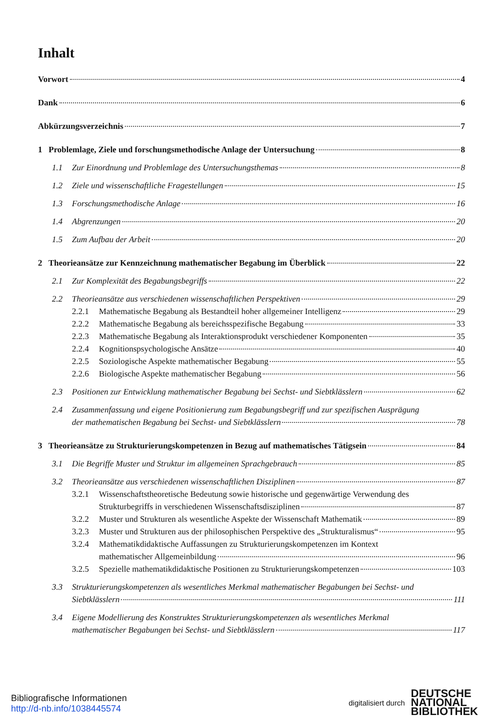Inhalt
Vorwort 4
Dank 6
Abkürzungsverzeichnis 7
1 Problemlage, Ziele und forschungsmethodische Anlage der Untersuchung 8
1.1 Zur Einordnung und Problemlage des Untersuchungsthemas 8
1.2 Ziele und wissenschaftliche Fragestellungen 15
1.3 Forschungsmethodische Anlage 16
1.4 Abgrenzungen 20
1.5 Zum Aufbau der Arbeit 20
2 Theorieansätze zur Kennzeichnung mathematischer Begabung im Überblick 22
2.1 Zur Komplexität des Begabungsbegriffs 22
2.2 Theorieansätze aus verschiedenen wissenschaftlichen Perspektiven 29
2.2.1 Mathematische Begabung als Bestandteil hoher allgemeiner Intelligenz 29
2.2.2 Mathematische Begabung als bereichsspezifische Begabung 33
2.2.3 Mathematische Begabung als Interaktionsprodukt verschiedener Komponenten 35
2.2.4 Kognitionspsychologische Ansätze 40
2.2.5 Soziologische Aspekte mathematischer Begabung 55
2.2.6 Biologische Aspekte mathematischer Begabung 56
2.3 Positionen zur Entwicklung mathematischer Begabung bei Sechst- und Siebtklässlern 62
2.4 Zusammenfassung und eigene Positionierung zum Begabungsbegriff und zur spezifischen Ausprägung
der mathematischen Begabung bei Sechst- und Siebtklässlern 78
3 Theorieansätze zu Strukturierungskompetenzen in Bezug auf mathematisches Tätigsein 84
3.1 Die Begriffe Muster und Struktur im allgemeinen Sprachgebrauch 85
3.2 Theorieansätze aus verschiedenen wissenschaftlichen Disziplinen 87
3.2.1 Wissenschaftstheoretische Bedeutung sowie historische und gegenwärtige Verwendung des
Strukturbegriffs in verschiedenen Wissenschaftsdisziplinen 87
3.2.2 Muster und Strukturen als wesentliche Aspekte der Wissenschaft Mathematik 89
3.2.3 Muster und Strukturen aus der philosophischen Perspektive des „Strukturalismus“ 95
3.2.4 Mathematikdidaktische Auffassungen zu Strukturierungskompetenzen im Kontext
mathematischer Allgemeinbildung 96
3.2.5 Spezielle mathematikdidaktische Positionen zu Strukturierungskompetenzen 103
3.3 Strukturierungskompetenzen als wesentliches Merkmal mathematischer Begabungen bei Sechst- und
Siebtklässlern 111
3.4 Eigene Modellierung des Konstruktes Strukturierungskompetenzen als wesentliches Merkmal
mathematischer Begabungen bei Sechst- und Siebtklässlern 117
Bibliografische Informationen
http://d-nb.info/1038445574
digitalisiert durch
DEUTSCHE
NATIONAL
BIBLIOTHEK